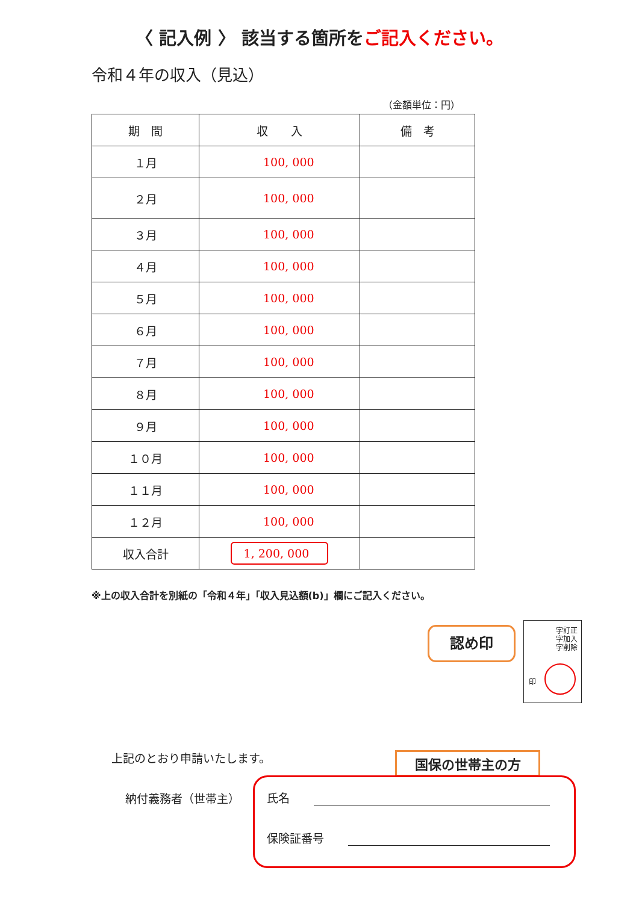〈 記入例 〉 該当する箇所をご記入ください。
令和４年の収入（見込）
（金額単位：円）
| 期 間 | 収 入 | 備 考 |
| --- | --- | --- |
| １月 | 100, 000 | |
| ２月 | 100, 000 | |
| ３月 | 100, 000 | |
| ４月 | 100, 000 | |
| ５月 | 100, 000 | |
| ６月 | 100, 000 | |
| ７月 | 100, 000 | |
| ８月 | 100, 000 | |
| ９月 | 100, 000 | |
| １０月 | 100, 000 | |
| １１月 | 100, 000 | |
| １２月 | 100, 000 | |
| 収入合計 | 1, 200, 000 | |
※上の収入合計を別紙の「令和４年」「収入見込額(b)」欄にご記入ください。
認め印
字訂正
字加入
字削除
印
上記のとおり申請いたします。 国保の世帯主の方
納付義務者（世帯主）
氏名
保険証番号